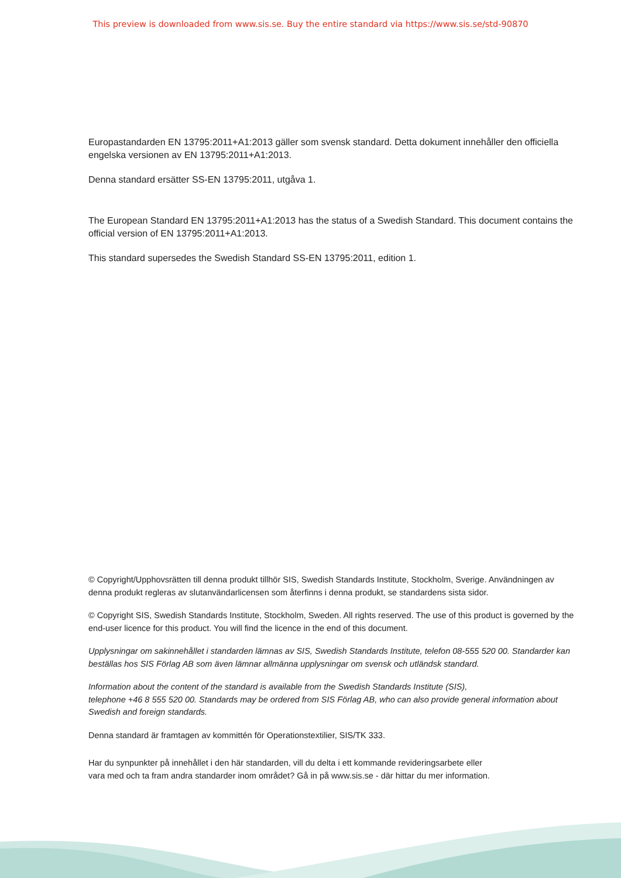This preview is downloaded from www.sis.se. Buy the entire standard via https://www.sis.se/std-90870
Europastandarden EN 13795:2011+A1:2013 gäller som svensk standard. Detta dokument innehåller den officiella engelska versionen av EN 13795:2011+A1:2013.
Denna standard ersätter SS-EN 13795:2011, utgåva 1.
The European Standard EN 13795:2011+A1:2013 has the status of a Swedish Standard. This document contains the official version of EN 13795:2011+A1:2013.
This standard supersedes the Swedish Standard SS-EN 13795:2011, edition 1.
© Copyright/Upphovsrätten till denna produkt tillhör SIS, Swedish Standards Institute, Stockholm, Sverige. Användningen av denna produkt regleras av slutanvändarlicensen som återfinns i denna produkt, se standardens sista sidor.
© Copyright SIS, Swedish Standards Institute, Stockholm, Sweden. All rights reserved. The use of this product is governed by the end-user licence for this product. You will find the licence in the end of this document.
Upplysningar om sakinnehållet i standarden lämnas av SIS, Swedish Standards Institute, telefon 08-555 520 00. Standarder kan beställas hos SIS Förlag AB som även lämnar allmänna upplysningar om svensk och utländsk standard.
Information about the content of the standard is available from the Swedish Standards Institute (SIS),
telephone +46 8 555 520 00. Standards may be ordered from SIS Förlag AB, who can also provide general information about Swedish and foreign standards.
Denna standard är framtagen av kommittén för Operationstextilier, SIS/TK 333.
Har du synpunkter på innehållet i den här standarden, vill du delta i ett kommande revideringsarbete eller
vara med och ta fram andra standarder inom området? Gå in på www.sis.se - där hittar du mer information.